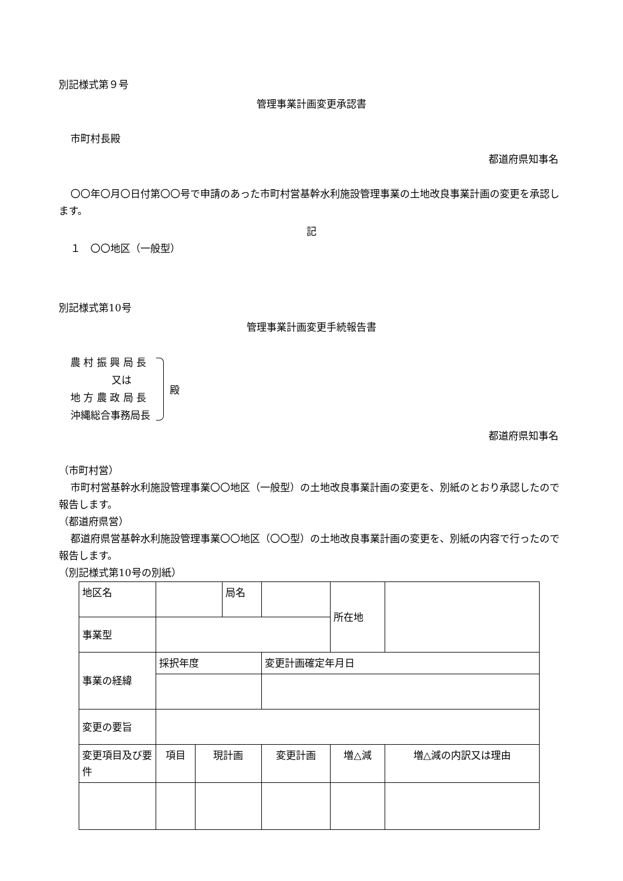別記様式第９号
管理事業計画変更承認書
市町村長殿
都道府県知事名
〇〇年〇月〇日付第〇〇号で申請のあった市町村営基幹水利施設管理事業の土地改良事業計画の変更を承認します。
記
１　〇〇地区（一般型）
別記様式第10号
管理事業計画変更手続報告書
農 村 振 興 局 長
又は
地 方 農 政 局 長
沖縄総合事務局長
殿
都道府県知事名
（市町村営）
市町村営基幹水利施設管理事業〇〇地区（一般型）の土地改良事業計画の変更を、別紙のとおり承認したので報告します。
（都道府県営）
都道府県営基幹水利施設管理事業〇〇地区（〇〇型）の土地改良事業計画の変更を、別紙の内容で行ったので報告します。
（別記様式第10号の別紙）
| 地区名 | | | 局名 | | | 所在地 | |
| 事業型 | | | | | | | |
| 事業の経緯 | 採択年度 | | | 変更計画確定年月日 | | | |
| 変更の要旨 | | | | | | | |
| 変更項目及び要件 | 項目 | 現計画 | | 変更計画 | | 増△減 | 増△減の内訳又は理由 |